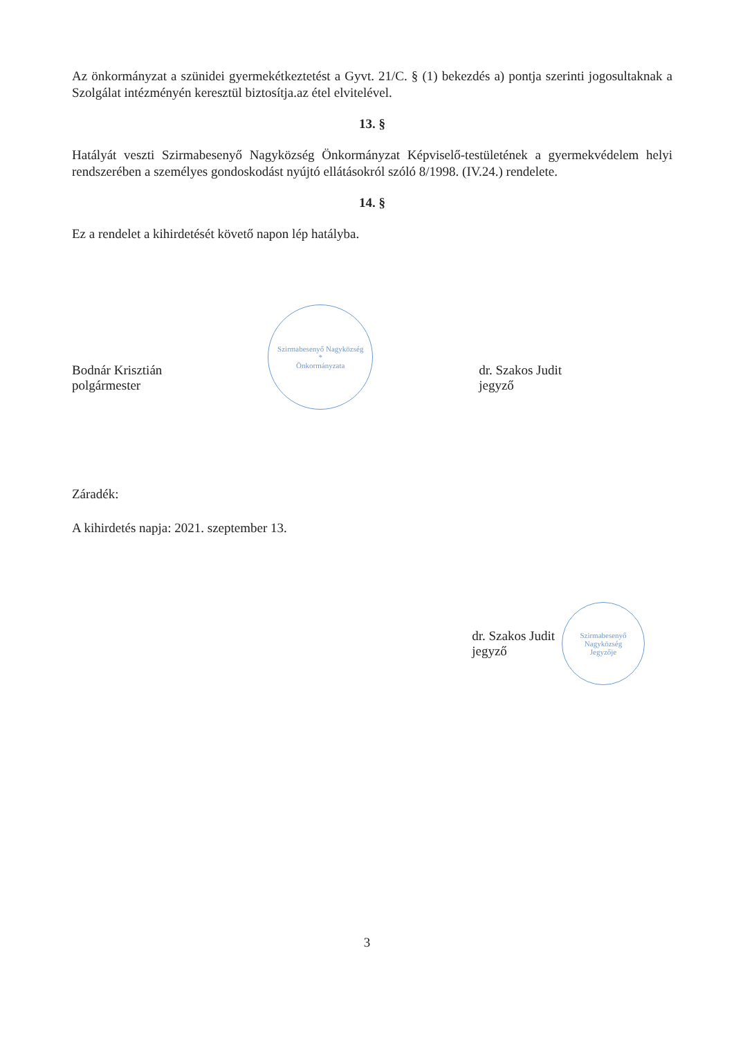Az önkormányzat a szünidei gyermekétkeztetést a Gyvt. 21/C. § (1) bekezdés a) pontja szerinti jogosultaknak a Szolgálat intézményén keresztül biztosítja.az étel elvitelével.
13. §
Hatályát veszti Szirmabesenyő Nagyközség Önkormányzat Képviselő-testületének a gyermekvédelem helyi rendszerében a személyes gondoskodást nyújtó ellátásokról szóló 8/1998. (IV.24.) rendelete.
14. §
Ez a rendelet a kihirdetését követő napon lép hatályba.
Bodnár Krisztián
polgármester
Szirmabesenyő Nagyközség
*
Önkormányzata
dr. Szakos Judit
jegyző
Záradék:
A kihirdetés napja: 2021. szeptember 13.
dr. Szakos Judit
jegyző
Szirmabesenyő Nagyközség
Jegyzője
3